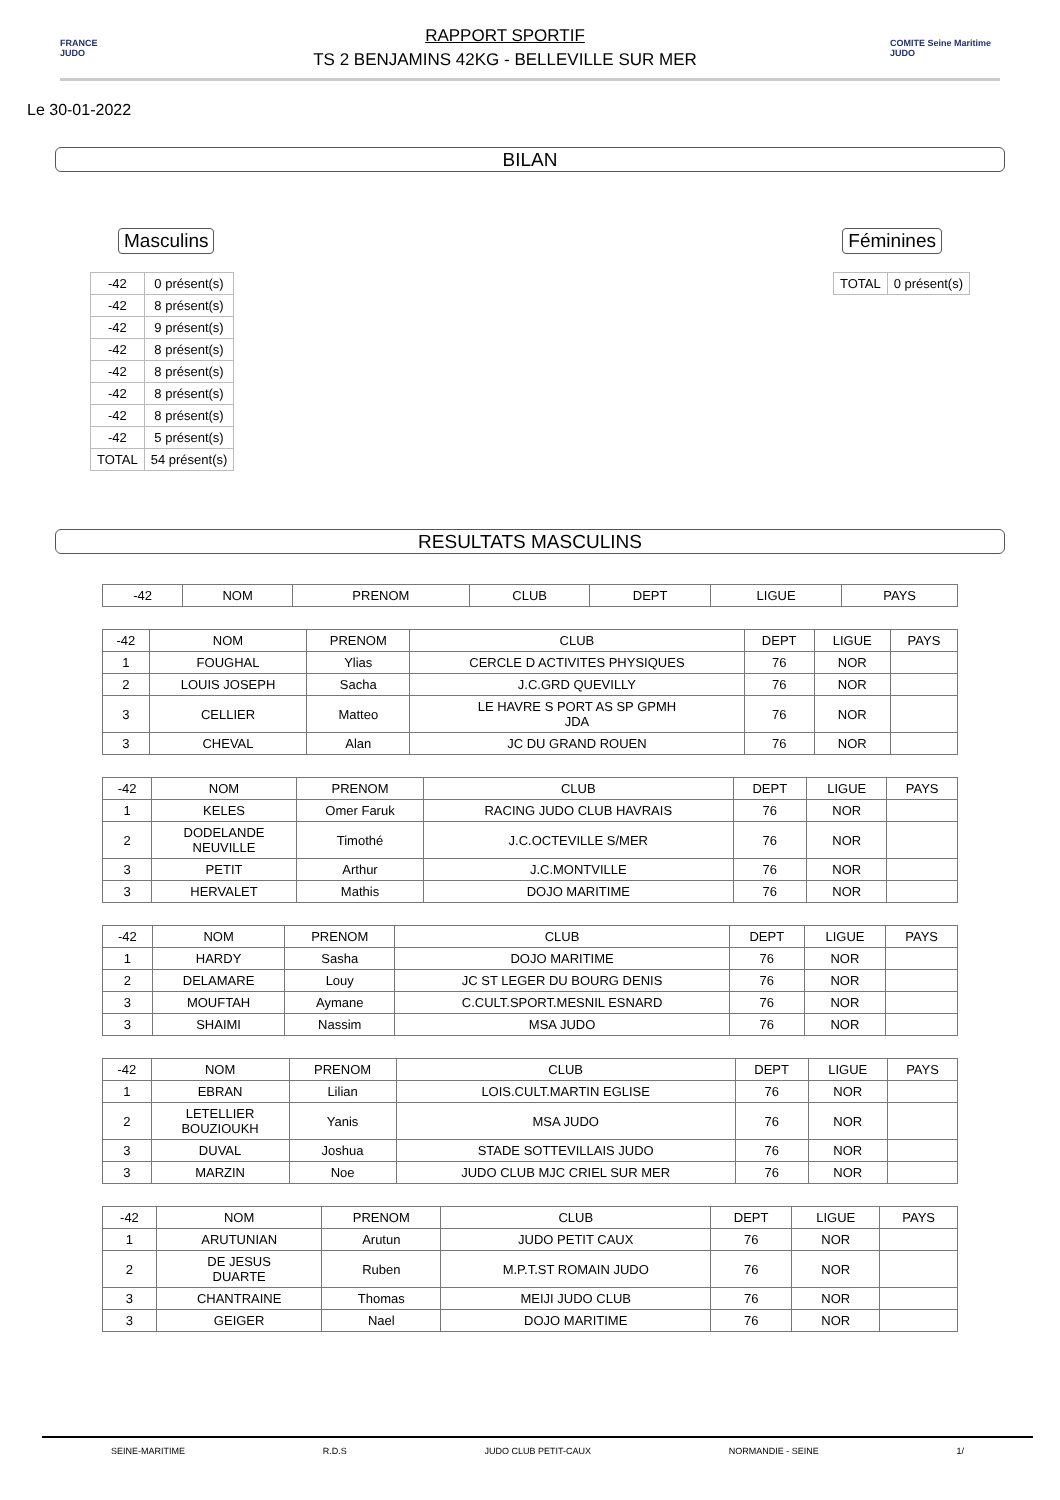FRANCE JUDO
RAPPORT SPORTIF
TS 2 BENJAMINS 42KG - BELLEVILLE SUR MER
COMITE Seine Maritime JUDO
Le 30-01-2022
BILAN
Masculins Féminines
| -42 | 0 présent(s) |
| -42 | 8 présent(s) |
| -42 | 9 présent(s) |
| -42 | 8 présent(s) |
| -42 | 8 présent(s) |
| -42 | 8 présent(s) |
| -42 | 8 présent(s) |
| -42 | 5 présent(s) |
| TOTAL | 54 présent(s) |
| TOTAL | 0 présent(s) |
RESULTATS MASCULINS
| -42 | NOM | PRENOM | CLUB | DEPT | LIGUE | PAYS |
| --- | --- | --- | --- | --- | --- | --- |
| -42 | NOM | PRENOM | CLUB | DEPT | LIGUE | PAYS |
| --- | --- | --- | --- | --- | --- | --- |
| 1 | FOUGHAL | Ylias | CERCLE D ACTIVITES PHYSIQUES | 76 | NOR | |
| 2 | LOUIS JOSEPH | Sacha | J.C.GRD QUEVILLY | 76 | NOR | |
| 3 | CELLIER | Matteo | LE HAVRE S PORT AS SP GPMH JDA | 76 | NOR | |
| 3 | CHEVAL | Alan | JC DU GRAND ROUEN | 76 | NOR | |
| -42 | NOM | PRENOM | CLUB | DEPT | LIGUE | PAYS |
| --- | --- | --- | --- | --- | --- | --- |
| 1 | KELES | Omer Faruk | RACING JUDO CLUB HAVRAIS | 76 | NOR | |
| 2 | DODELANDE NEUVILLE | Timothé | J.C.OCTEVILLE S/MER | 76 | NOR | |
| 3 | PETIT | Arthur | J.C.MONTVILLE | 76 | NOR | |
| 3 | HERVALET | Mathis | DOJO MARITIME | 76 | NOR | |
| -42 | NOM | PRENOM | CLUB | DEPT | LIGUE | PAYS |
| --- | --- | --- | --- | --- | --- | --- |
| 1 | HARDY | Sasha | DOJO MARITIME | 76 | NOR | |
| 2 | DELAMARE | Louy | JC ST LEGER DU BOURG DENIS | 76 | NOR | |
| 3 | MOUFTAH | Aymane | C.CULT.SPORT.MESNIL ESNARD | 76 | NOR | |
| 3 | SHAIMI | Nassim | MSA JUDO | 76 | NOR | |
| -42 | NOM | PRENOM | CLUB | DEPT | LIGUE | PAYS |
| --- | --- | --- | --- | --- | --- | --- |
| 1 | EBRAN | Lilian | LOIS.CULT.MARTIN EGLISE | 76 | NOR | |
| 2 | LETELLIER BOUZIOUKH | Yanis | MSA JUDO | 76 | NOR | |
| 3 | DUVAL | Joshua | STADE SOTTEVILLAIS JUDO | 76 | NOR | |
| 3 | MARZIN | Noe | JUDO CLUB MJC CRIEL SUR MER | 76 | NOR | |
| -42 | NOM | PRENOM | CLUB | DEPT | LIGUE | PAYS |
| --- | --- | --- | --- | --- | --- | --- |
| 1 | ARUTUNIAN | Arutun | JUDO PETIT CAUX | 76 | NOR | |
| 2 | DE JESUS DUARTE | Ruben | M.P.T.ST ROMAIN JUDO | 76 | NOR | |
| 3 | CHANTRAINE | Thomas | MEIJI JUDO CLUB | 76 | NOR | |
| 3 | GEIGER | Nael | DOJO MARITIME | 76 | NOR | |
SEINE-MARITIME R.D.S JUDO CLUB PETIT-CAUX NORMANDIE - SEINE 1/